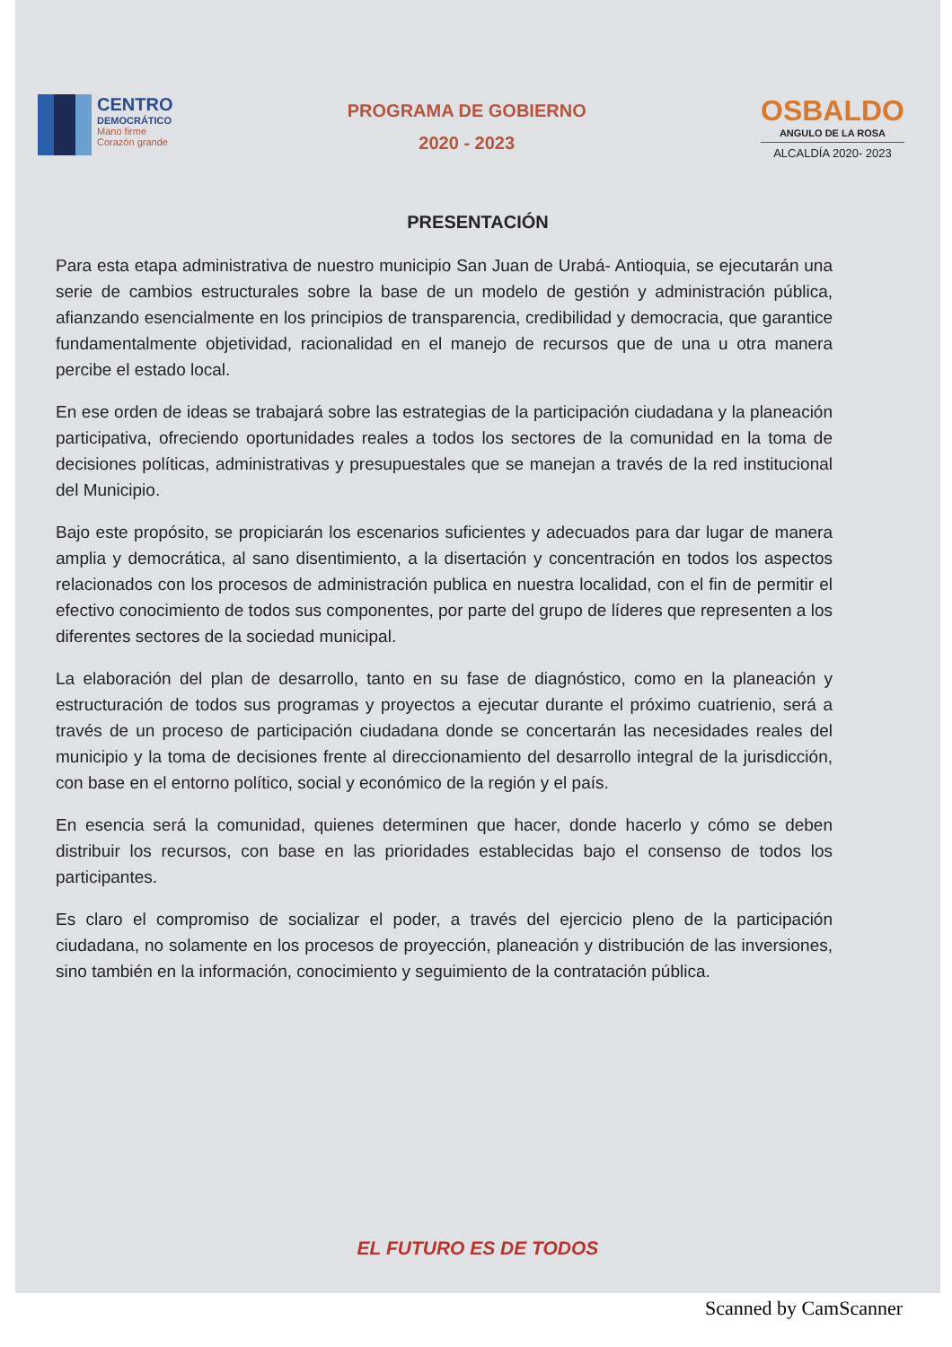CENTRO
DEMOCRÁTICO
Mano firme
Corazón grande
PROGRAMA DE GOBIERNO
2020 - 2023
OSBALDO
ANGULO DE LA ROSA
ALCALDÍA 2020- 2023
PRESENTACIÓN
Para esta etapa administrativa de nuestro municipio San Juan de Urabá- Antioquia, se ejecutarán una serie de cambios estructurales sobre la base de un modelo de gestión y administración pública, afianzando esencialmente en los principios de transparencia, credibilidad y democracia, que garantice fundamentalmente objetividad, racionalidad en el manejo de recursos que de una u otra manera percibe el estado local.
En ese orden de ideas se trabajará sobre las estrategias de la participación ciudadana y la planeación participativa, ofreciendo oportunidades reales a todos los sectores de la comunidad en la toma de decisiones políticas, administrativas y presupuestales que se manejan a través de la red institucional del Municipio.
Bajo este propósito, se propiciarán los escenarios suficientes y adecuados para dar lugar de manera amplia y democrática, al sano disentimiento, a la disertación y concentración en todos los aspectos relacionados con los procesos de administración publica en nuestra localidad, con el fin de permitir el efectivo conocimiento de todos sus componentes, por parte del grupo de líderes que representen a los diferentes sectores de la sociedad municipal.
La elaboración del plan de desarrollo, tanto en su fase de diagnóstico, como en la planeación y estructuración de todos sus programas y proyectos a ejecutar durante el próximo cuatrienio, será a través de un proceso de participación ciudadana donde se concertarán las necesidades reales del municipio y la toma de decisiones frente al direccionamiento del desarrollo integral de la jurisdicción, con base en el entorno político, social y económico de la región y el país.
En esencia será la comunidad, quienes determinen que hacer, donde hacerlo y cómo se deben distribuir los recursos, con base en las prioridades establecidas bajo el consenso de todos los participantes.
Es claro el compromiso de socializar el poder, a través del ejercicio pleno de la participación ciudadana, no solamente en los procesos de proyección, planeación y distribución de las inversiones, sino también en la información, conocimiento y seguimiento de la contratación pública.
EL FUTURO ES DE TODOS
Scanned by CamScanner